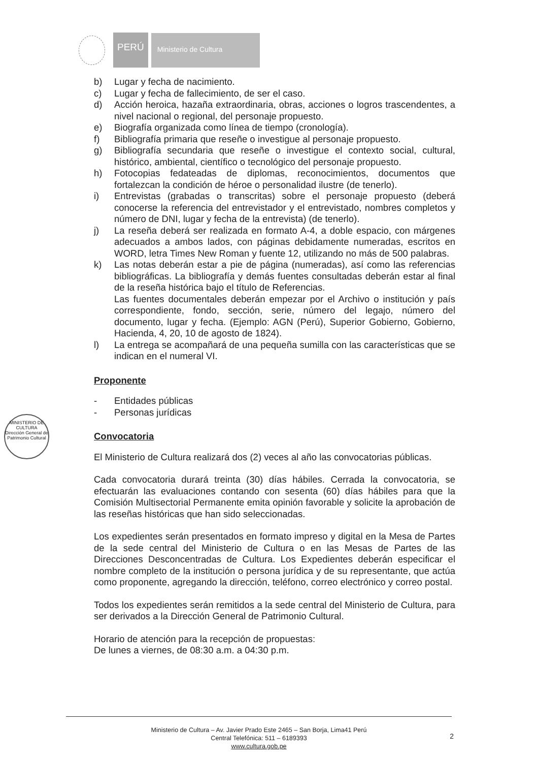PERÚ
Ministerio de Cultura
MINISTERIO DE CULTURA
Dirección General de Patrimonio Cultural
b) Lugar y fecha de nacimiento.
c) Lugar y fecha de fallecimiento, de ser el caso.
d) Acción heroica, hazaña extraordinaria, obras, acciones o logros trascendentes, a nivel nacional o regional, del personaje propuesto.
e) Biografía organizada como línea de tiempo (cronología).
f) Bibliografía primaria que reseñe o investigue al personaje propuesto.
g) Bibliografía secundaria que reseñe o investigue el contexto social, cultural, histórico, ambiental, científico o tecnológico del personaje propuesto.
h) Fotocopias fedateadas de diplomas, reconocimientos, documentos que fortalezcan la condición de héroe o personalidad ilustre (de tenerlo).
i) Entrevistas (grabadas o transcritas) sobre el personaje propuesto (deberá conocerse la referencia del entrevistador y el entrevistado, nombres completos y número de DNI, lugar y fecha de la entrevista) (de tenerlo).
j) La reseña deberá ser realizada en formato A-4, a doble espacio, con márgenes adecuados a ambos lados, con páginas debidamente numeradas, escritos en WORD, letra Times New Roman y fuente 12, utilizando no más de 500 palabras.
k) Las notas deberán estar a pie de página (numeradas), así como las referencias bibliográficas. La bibliografía y demás fuentes consultadas deberán estar al final de la reseña histórica bajo el título de Referencias.
Las fuentes documentales deberán empezar por el Archivo o institución y país correspondiente, fondo, sección, serie, número del legajo, número del documento, lugar y fecha. (Ejemplo: AGN (Perú), Superior Gobierno, Gobierno, Hacienda, 4, 20, 10 de agosto de 1824).
l) La entrega se acompañará de una pequeña sumilla con las características que se indican en el numeral VI.
Proponente
- Entidades públicas
- Personas jurídicas
Convocatoria
El Ministerio de Cultura realizará dos (2) veces al año las convocatorias públicas.
Cada convocatoria durará treinta (30) días hábiles. Cerrada la convocatoria, se efectuarán las evaluaciones contando con sesenta (60) días hábiles para que la Comisión Multisectorial Permanente emita opinión favorable y solicite la aprobación de las reseñas históricas que han sido seleccionadas.
Los expedientes serán presentados en formato impreso y digital en la Mesa de Partes de la sede central del Ministerio de Cultura o en las Mesas de Partes de las Direcciones Desconcentradas de Cultura. Los Expedientes deberán especificar el nombre completo de la institución o persona jurídica y de su representante, que actúa como proponente, agregando la dirección, teléfono, correo electrónico y correo postal.
Todos los expedientes serán remitidos a la sede central del Ministerio de Cultura, para ser derivados a la Dirección General de Patrimonio Cultural.
Horario de atención para la recepción de propuestas:
De lunes a viernes, de 08:30 a.m. a 04:30 p.m.
Ministerio de Cultura – Av. Javier Prado Este 2465 – San Borja, Lima41 Perú
Central Telefónica: 511 – 6189393
www.cultura.gob.pe
2